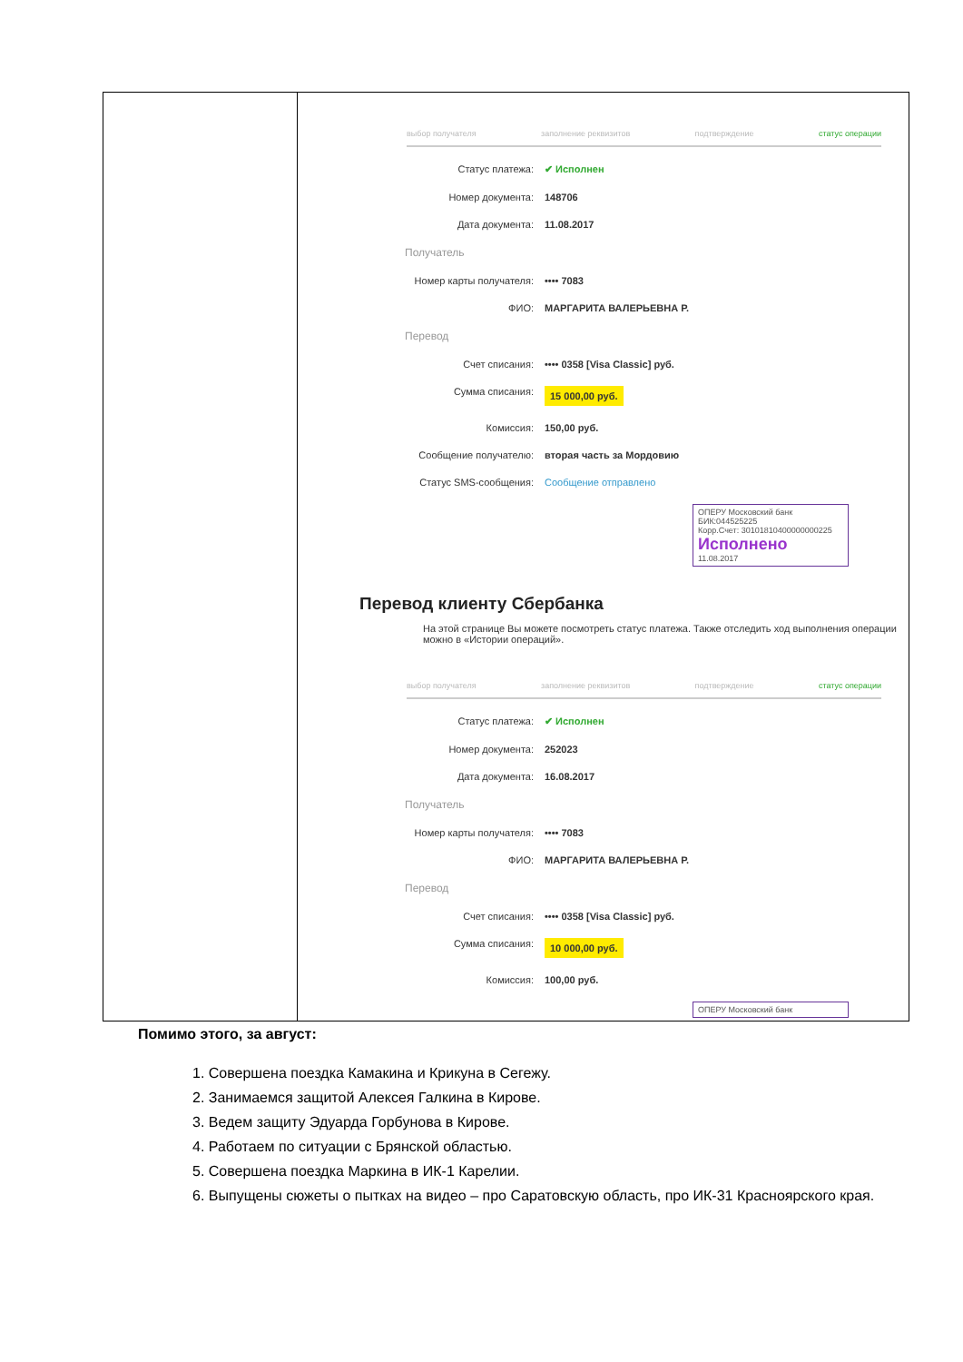| | выбор получателя заполнение реквизитов подтверждение статус операции Статус платежа: ✔ Исполнен Номер документа: 148706 Дата документа: 11.08.2017 Получатель Номер карты получателя: •••• 7083 ФИО: МАРГАРИТА ВАЛЕРЬЕВНА Р. Перевод Счет списания: •••• 0358 [Visa Classic] руб. Сумма списания: 15 000,00 руб. Комиссия: 150,00 руб. Сообщение получателю: вторая часть за Мордовию Статус SMS-сообщения: Сообщение отправлено ОПЕРУ Московский банк БИК:044525225 Корр.Счет: 30101810400000000225 Исполнено 11.08.2017 Перевод клиенту Сбербанка На этой странице Вы можете посмотреть статус платежа. Также отследить ход выполнения операции можно в «Истории операций». выбор получателя заполнение реквизитов подтверждение статус операции Статус платежа: ✔ Исполнен Номер документа: 252023 Дата документа: 16.08.2017 Получатель Номер карты получателя: •••• 7083 ФИО: МАРГАРИТА ВАЛЕРЬЕВНА Р. Перевод Счет списания: •••• 0358 [Visa Classic] руб. Сумма списания: 10 000,00 руб. Комиссия: 100,00 руб. ОПЕРУ Московский банк |
Помимо этого, за август:
1. Совершена поездка Камакина и Крикуна в Сегежу.
2. Занимаемся защитой Алексея Галкина в Кирове.
3. Ведем защиту Эдуарда Горбунова в Кирове.
4. Работаем по ситуации с Брянской областью.
5. Совершена поездка Маркина в ИК-1 Карелии.
6. Выпущены сюжеты о пытках на видео – про Саратовскую область, про ИК-31 Красноярского края.